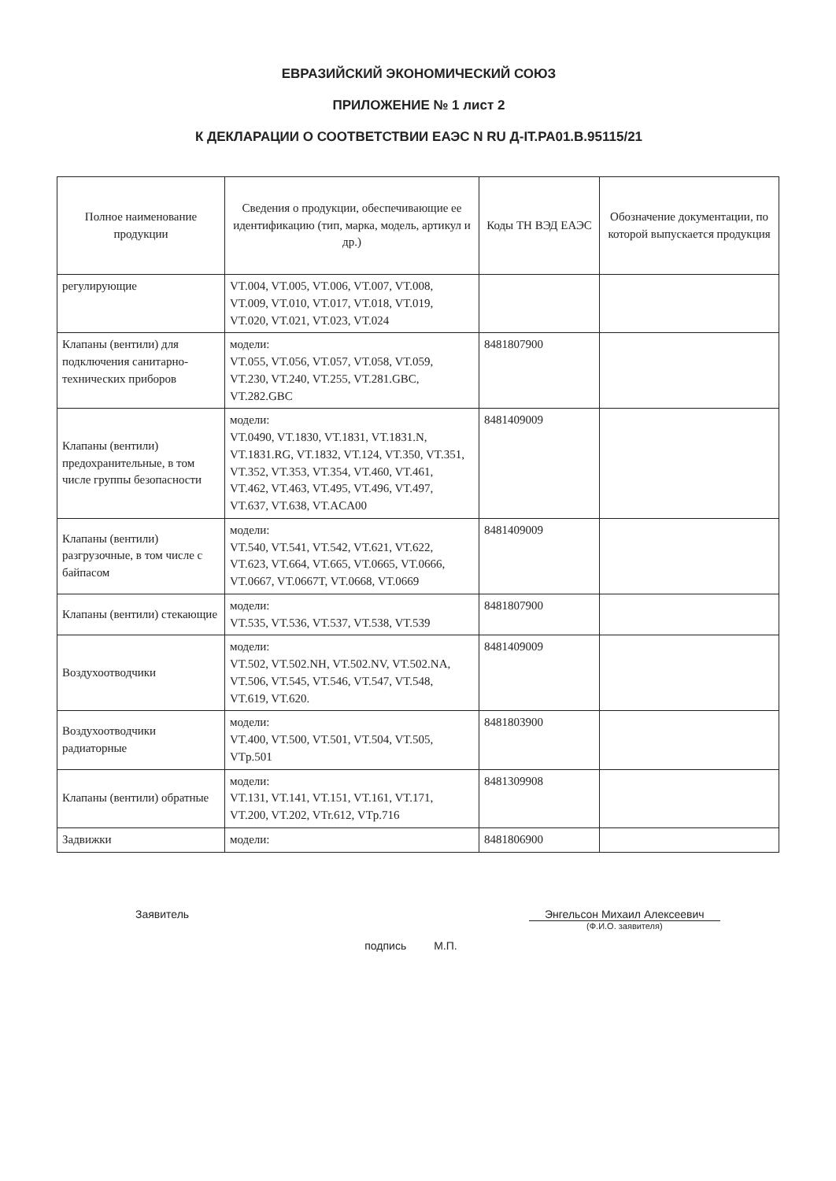ЕВРАЗИЙСКИЙ ЭКОНОМИЧЕСКИЙ СОЮЗ
ПРИЛОЖЕНИЕ № 1 лист 2
К ДЕКЛАРАЦИИ О СООТВЕТСТВИИ ЕАЭС N RU Д-IT.РА01.В.95115/21
| Полное наименование продукции | Сведения о продукции, обеспечивающие ее идентификацию (тип, марка, модель, артикул и др.) | Коды ТН ВЭД ЕАЭС | Обозначение документации, по которой выпускается продукция |
| --- | --- | --- | --- |
| регулирующие | VT.004, VT.005, VT.006, VT.007, VT.008, VT.009, VT.010, VT.017, VT.018, VT.019, VT.020, VT.021, VT.023, VT.024 | | |
| Клапаны (вентили) для подключения санитарно-технических приборов | модели: VT.055, VT.056, VT.057, VT.058, VT.059, VT.230, VT.240, VT.255, VT.281.GBC, VT.282.GBC | 8481807900 | |
| Клапаны (вентили) предохранительные, в том числе группы безопасности | модели: VT.0490, VT.1830, VT.1831, VT.1831.N, VT.1831.RG, VT.1832, VT.124, VT.350, VT.351, VT.352, VT.353, VT.354, VT.460, VT.461, VT.462, VT.463, VT.495, VT.496, VT.497, VT.637, VT.638, VT.ACA00 | 8481409009 | |
| Клапаны (вентили) разгрузочные, в том числе с байпасом | модели: VT.540, VT.541, VT.542, VT.621, VT.622, VT.623, VT.664, VT.665, VT.0665, VT.0666, VT.0667, VT.0667T, VT.0668, VT.0669 | 8481409009 | |
| Клапаны (вентили) стекающие | модели: VT.535, VT.536, VT.537, VT.538, VT.539 | 8481807900 | |
| Воздухоотводчики | модели: VT.502, VT.502.NH, VT.502.NV, VT.502.NA, VT.506, VT.545, VT.546, VT.547, VT.548, VT.619, VT.620. | 8481409009 | |
| Воздухоотводчики радиаторные | модели: VT.400, VT.500, VT.501, VT.504, VT.505, VTp.501 | 8481803900 | |
| Клапаны (вентили) обратные | модели: VT.131, VT.141, VT.151, VT.161, VT.171, VT.200, VT.202, VTr.612, VTp.716 | 8481309908 | |
| Задвижки | модели: | 8481806900 | |
Заявитель
подпись М.П.
Энгельсон Михаил Алексеевич
(Ф.И.О. заявителя)